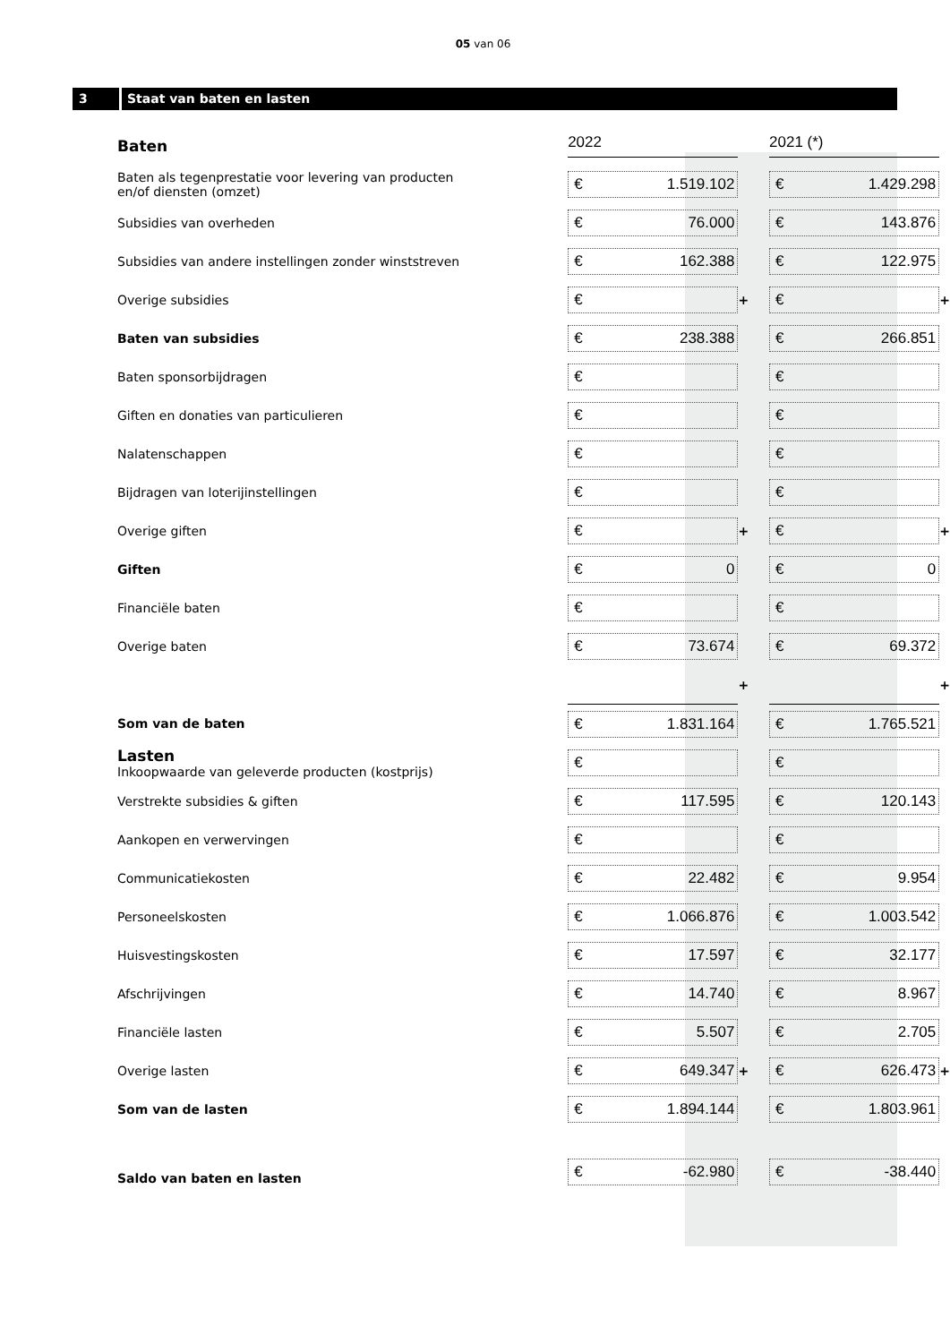05 van 06
3 Staat van baten en lasten
| Baten | | 2022 | | 2021 (*) | |
| Baten als tegenprestatie voor levering van producten en/of diensten (omzet) | | € 1.519.102 | | € 1.429.298 | |
| Subsidies van overheden | | € 76.000 | | € 143.876 | |
| Subsidies van andere instellingen zonder winststreven | | € 162.388 | | € 122.975 | |
| Overige subsidies | | € | + | € | + |
| Baten van subsidies | | € 238.388 | | € 266.851 | |
| Baten sponsorbijdragen | | € | | € | |
| Giften en donaties van particulieren | | € | | € | |
| Nalatenschappen | | € | | € | |
| Bijdragen van loterijinstellingen | | € | | € | |
| Overige giften | | € | + | € | + |
| Giften | | € 0 | | € 0 | |
| Financiële baten | | € | | € | |
| Overige baten | | € 73.674 | | € 69.372 | |
| | | | + | | + |
| Som van de baten | | € 1.831.164 | | € 1.765.521 | |
| Lasten Inkoopwaarde van geleverde producten (kostprijs) | | € | | € | |
| Verstrekte subsidies & giften | | € 117.595 | | € 120.143 | |
| Aankopen en verwervingen | | € | | € | |
| Communicatiekosten | | € 22.482 | | € 9.954 | |
| Personeelskosten | | € 1.066.876 | | € 1.003.542 | |
| Huisvestingskosten | | € 17.597 | | € 32.177 | |
| Afschrijvingen | | € 14.740 | | € 8.967 | |
| Financiële lasten | | € 5.507 | | € 2.705 | |
| Overige lasten | | € 649.347 | + | € 626.473 | + |
| Som van de lasten | | € 1.894.144 | | € 1.803.961 | |
| Saldo van baten en lasten | | € -62.980 | | € -38.440 | |